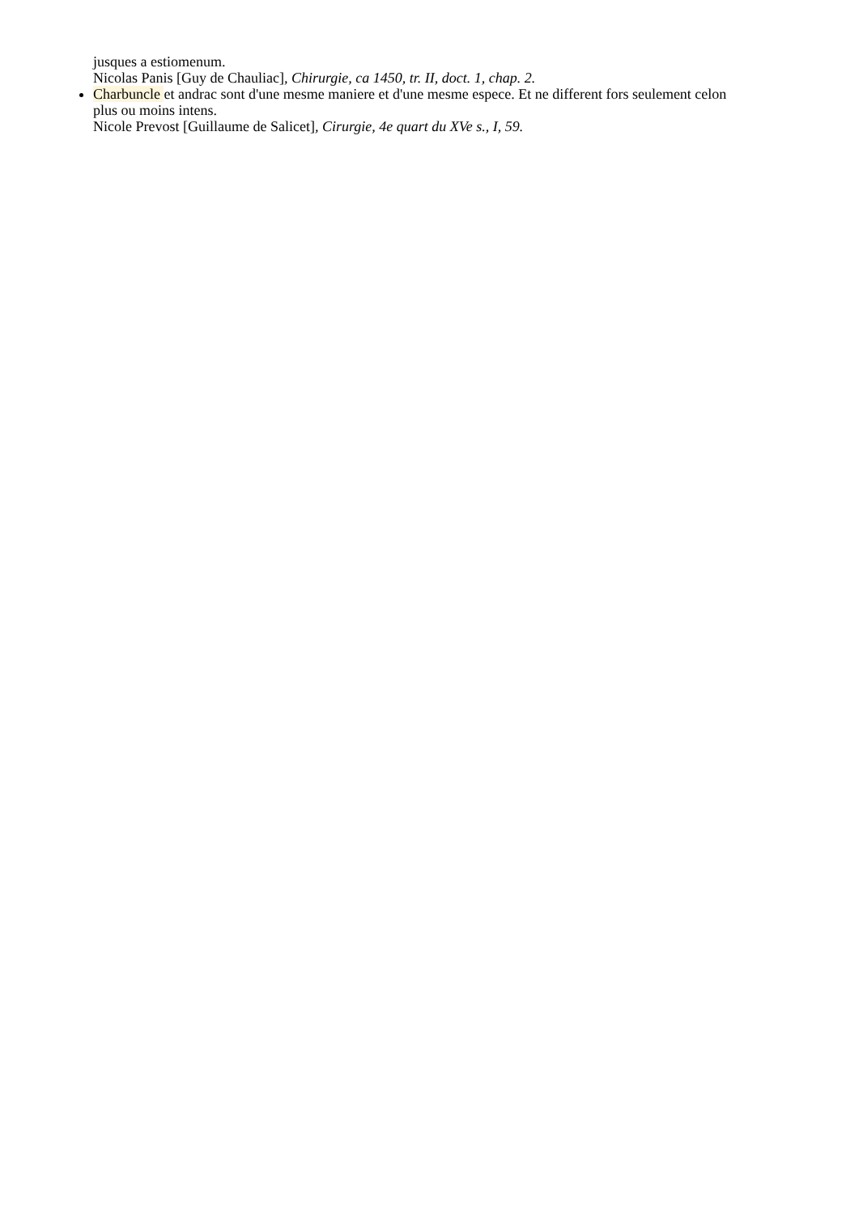jusques a estiomenum.
Nicolas Panis [Guy de Chauliac], Chirurgie, ca 1450, tr. II, doct. 1, chap. 2.
Charbuncle et andrac sont d'une mesme maniere et d'une mesme espece. Et ne different fors seulement celon plus ou moins intens.
Nicole Prevost [Guillaume de Salicet], Cirurgie, 4e quart du XVe s., I, 59.